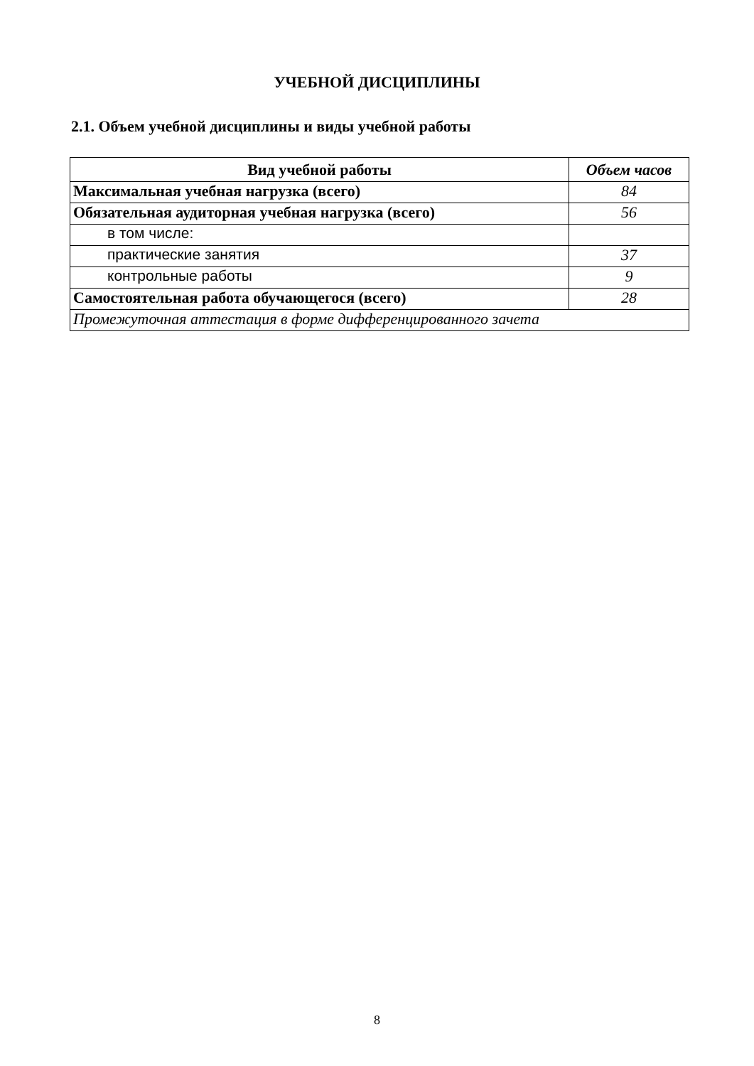УЧЕБНОЙ ДИСЦИПЛИНЫ
2.1. Объем учебной дисциплины и виды учебной работы
| Вид учебной работы | Объем часов |
| --- | --- |
| Максимальная учебная нагрузка (всего) | 84 |
| Обязательная аудиторная учебная нагрузка (всего) | 56 |
| в том числе: | |
| практические занятия | 37 |
| контрольные работы | 9 |
| Самостоятельная работа обучающегося (всего) | 28 |
| Промежуточная аттестация в форме дифференцированного зачета | |
8